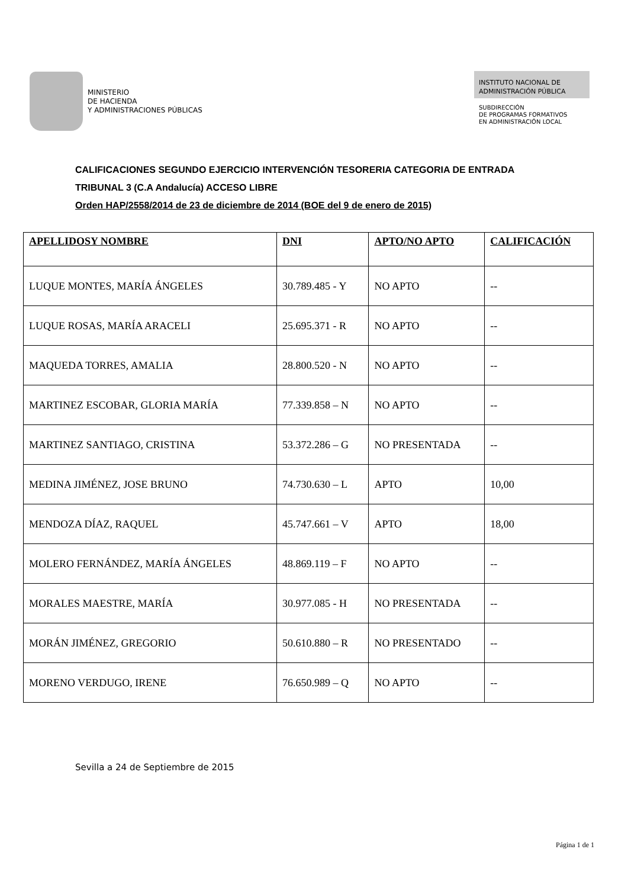MINISTERIO
DE HACIENDA
Y ADMINISTRACIONES PÚBLICAS
INSTITUTO NACIONAL DE
ADMINISTRACIÓN PÚBLICA
SUBDIRECCIÓN
DE PROGRAMAS FORMATIVOS
EN ADMINISTRACIÓN LOCAL
CALIFICACIONES SEGUNDO EJERCICIO INTERVENCIÓN TESORERIA CATEGORIA DE ENTRADA
TRIBUNAL 3 (C.A Andalucía) ACCESO LIBRE
Orden HAP/2558/2014 de 23 de diciembre de 2014 (BOE del 9 de enero de 2015)
| APELLIDOSY NOMBRE | DNI | APTO/NO APTO | CALIFICACIÓN |
| --- | --- | --- | --- |
| LUQUE MONTES, MARÍA ÁNGELES | 30.789.485 - Y | NO APTO | -- |
| LUQUE ROSAS, MARÍA ARACELI | 25.695.371 - R | NO APTO | -- |
| MAQUEDA TORRES, AMALIA | 28.800.520 - N | NO APTO | -- |
| MARTINEZ ESCOBAR, GLORIA MARÍA | 77.339.858 – N | NO APTO | -- |
| MARTINEZ SANTIAGO, CRISTINA | 53.372.286 – G | NO PRESENTADA | -- |
| MEDINA JIMÉNEZ, JOSE BRUNO | 74.730.630 – L | APTO | 10,00 |
| MENDOZA DÍAZ, RAQUEL | 45.747.661 – V | APTO | 18,00 |
| MOLERO FERNÁNDEZ, MARÍA ÁNGELES | 48.869.119 – F | NO APTO | -- |
| MORALES MAESTRE, MARÍA | 30.977.085 - H | NO PRESENTADA | -- |
| MORÁN JIMÉNEZ, GREGORIO | 50.610.880 – R | NO PRESENTADO | -- |
| MORENO VERDUGO, IRENE | 76.650.989 – Q | NO APTO | -- |
Sevilla a 24 de Septiembre de 2015
Página 1 de 1